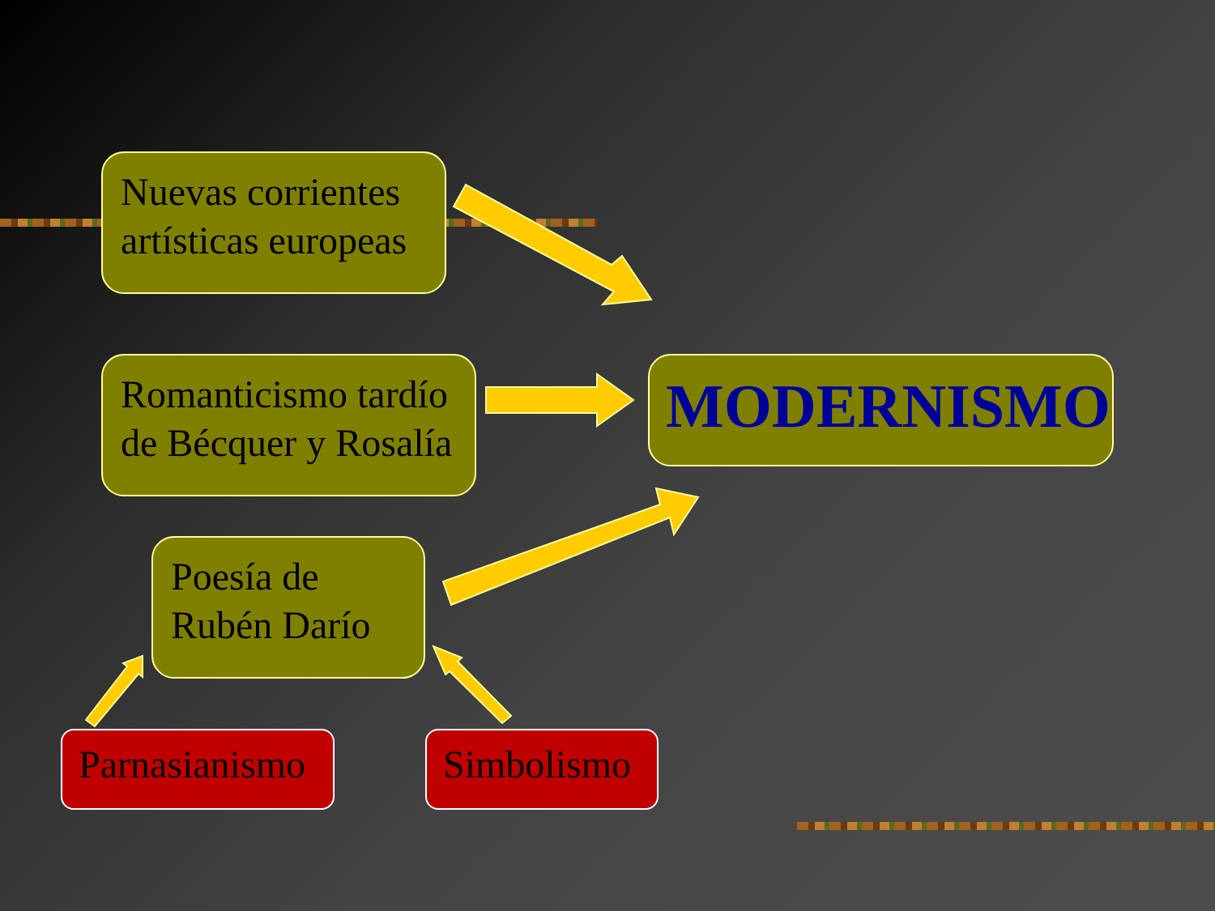Nuevas corrientes artísticas europeas
Romanticismo tardío de Bécquer y Rosalía
MODERNISMO
Poesía de Rubén Darío
Parnasianismo
Simbolismo